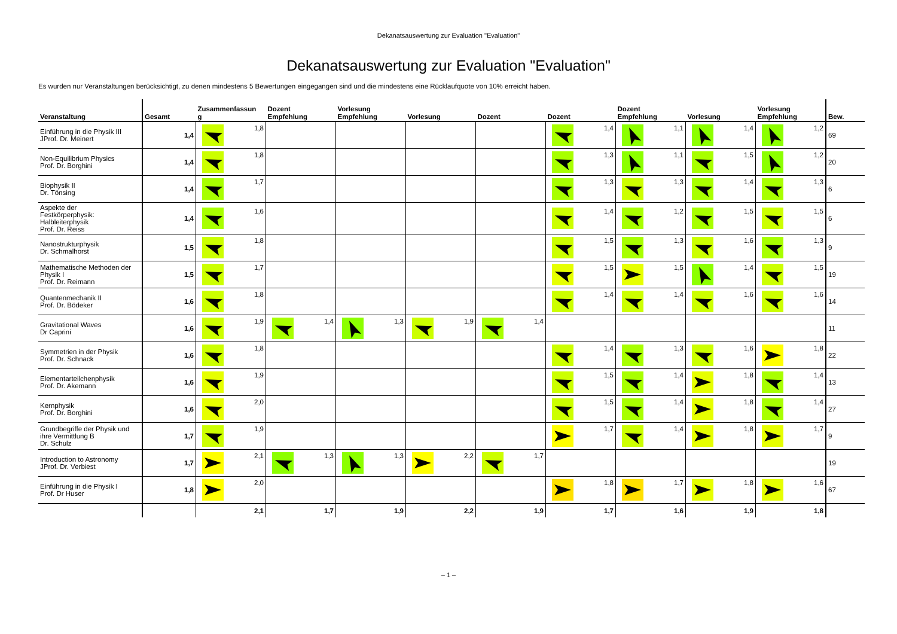Dekanatsauswertung zur Evaluation "Evaluation"
Dekanatsauswertung zur Evaluation "Evaluation"
Es wurden nur Veranstaltungen berücksichtigt, zu denen mindestens 5 Bewertungen eingegangen sind und die mindestens eine Rücklaufquote von 10% erreicht haben.
| Veranstaltung | Gesamt | Zusammenfassun g | Dozent Empfehlung | Vorlesung Empfehlung | Vorlesung | Dozent | Dozent | Dozent Empfehlung | Vorlesung | Vorlesung Empfehlung | Bew. |
| --- | --- | --- | --- | --- | --- | --- | --- | --- | --- | --- | --- |
| Einführung in die Physik III JProf. Dr. Meinert | 1,4 | 1,8 | | | | | 1,4 | 1,1 | 1,4 | 1,2 | 69 |
| Non-Equilibrium Physics Prof. Dr. Borghini | 1,4 | 1,8 | | | | | 1,3 | 1,1 | 1,5 | 1,2 | 20 |
| Biophysik II Dr. Tönsing | 1,4 | 1,7 | | | | | 1,3 | 1,3 | 1,4 | 1,3 | 6 |
| Aspekte der Festkörperphysik: Halbleiterphysik Prof. Dr. Reiss | 1,4 | 1,6 | | | | | 1,4 | 1,2 | 1,5 | 1,5 | 6 |
| Nanostrukturphysik Dr. Schmalhorst | 1,5 | 1,8 | | | | | 1,5 | 1,3 | 1,6 | 1,3 | 9 |
| Mathematische Methoden der Physik I Prof. Dr. Reimann | 1,5 | 1,7 | | | | | 1,5 | 1,5 | 1,4 | 1,5 | 19 |
| Quantenmechanik II Prof. Dr. Bödeker | 1,6 | 1,8 | | | | | 1,4 | 1,4 | 1,6 | 1,6 | 14 |
| Gravitational Waves Dr Caprini | 1,6 | 1,9 | 1,4 | 1,3 | 1,9 | 1,4 | | | | | 11 |
| Symmetrien in der Physik Prof. Dr. Schnack | 1,6 | 1,8 | | | | | 1,4 | 1,3 | 1,6 | 1,8 | 22 |
| Elementarteilchenphysik Prof. Dr. Akemann | 1,6 | 1,9 | | | | | 1,5 | 1,4 | 1,8 | 1,4 | 13 |
| Kernphysik Prof. Dr. Borghini | 1,6 | 2,0 | | | | | 1,5 | 1,4 | 1,8 | 1,4 | 27 |
| Grundbegriffe der Physik und ihre Vermittlung B Dr. Schulz | 1,7 | 1,9 | | | | | 1,7 | 1,4 | 1,8 | 1,7 | 9 |
| Introduction to Astronomy JProf. Dr. Verbiest | 1,7 | 2,1 | 1,3 | 1,3 | 2,2 | 1,7 | | | | | 19 |
| Einführung in die Physik I Prof. Dr Huser | 1,8 | 2,0 | | | | | 1,8 | 1,7 | 1,8 | 1,6 | 67 |
| | | 2,1 | 1,7 | 1,9 | 2,2 | 1,9 | 1,7 | 1,6 | 1,9 | 1,8 | |
– 1 –